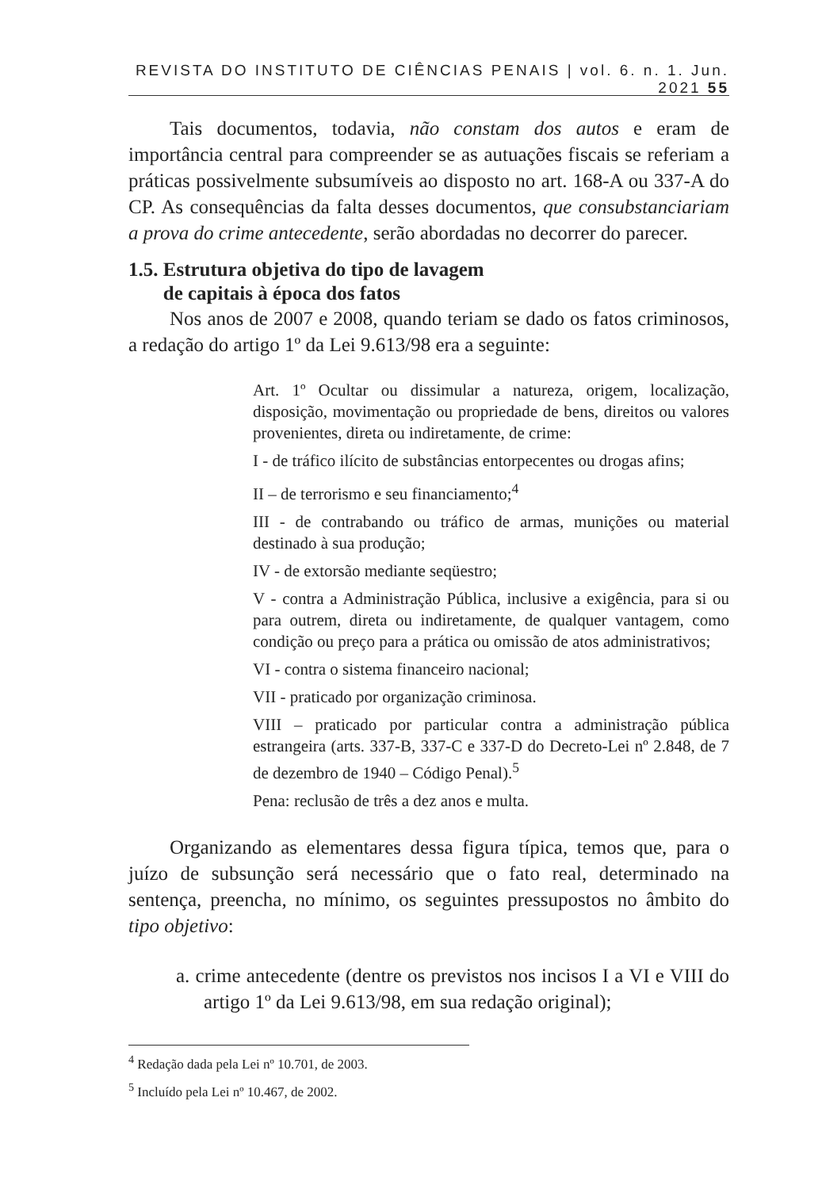REVISTA DO INSTITUTO DE CIÊNCIAS PENAIS | vol. 6. n. 1. Jun. 2021 55
Tais documentos, todavia, não constam dos autos e eram de importância central para compreender se as autuações fiscais se referiam a práticas possivelmente subsumíveis ao disposto no art. 168-A ou 337-A do CP. As consequências da falta desses documentos, que consubstanciariam a prova do crime antecedente, serão abordadas no decorrer do parecer.
1.5. Estrutura objetiva do tipo de lavagem
de capitais à época dos fatos
Nos anos de 2007 e 2008, quando teriam se dado os fatos criminosos, a redação do artigo 1º da Lei 9.613/98 era a seguinte:
Art. 1º Ocultar ou dissimular a natureza, origem, localização, disposição, movimentação ou propriedade de bens, direitos ou valores provenientes, direta ou indiretamente, de crime:
I - de tráfico ilícito de substâncias entorpecentes ou drogas afins;
II – de terrorismo e seu financiamento;<sup>4</sup>
III - de contrabando ou tráfico de armas, munições ou material destinado à sua produção;
IV - de extorsão mediante seqüestro;
V - contra a Administração Pública, inclusive a exigência, para si ou para outrem, direta ou indiretamente, de qualquer vantagem, como condição ou preço para a prática ou omissão de atos administrativos;
VI - contra o sistema financeiro nacional;
VII - praticado por organização criminosa.
VIII – praticado por particular contra a administração pública estrangeira (arts. 337-B, 337-C e 337-D do Decreto-Lei nº 2.848, de 7 de dezembro de 1940 – Código Penal).<sup>5</sup>
Pena: reclusão de três a dez anos e multa.
Organizando as elementares dessa figura típica, temos que, para o juízo de subsunção será necessário que o fato real, determinado na sentença, preencha, no mínimo, os seguintes pressupostos no âmbito do tipo objetivo:
a. crime antecedente (dentre os previstos nos incisos I a VI e VIII do artigo 1º da Lei 9.613/98, em sua redação original);
<sup>4</sup> Redação dada pela Lei nº 10.701, de 2003.
<sup>5</sup> Incluído pela Lei nº 10.467, de 2002.